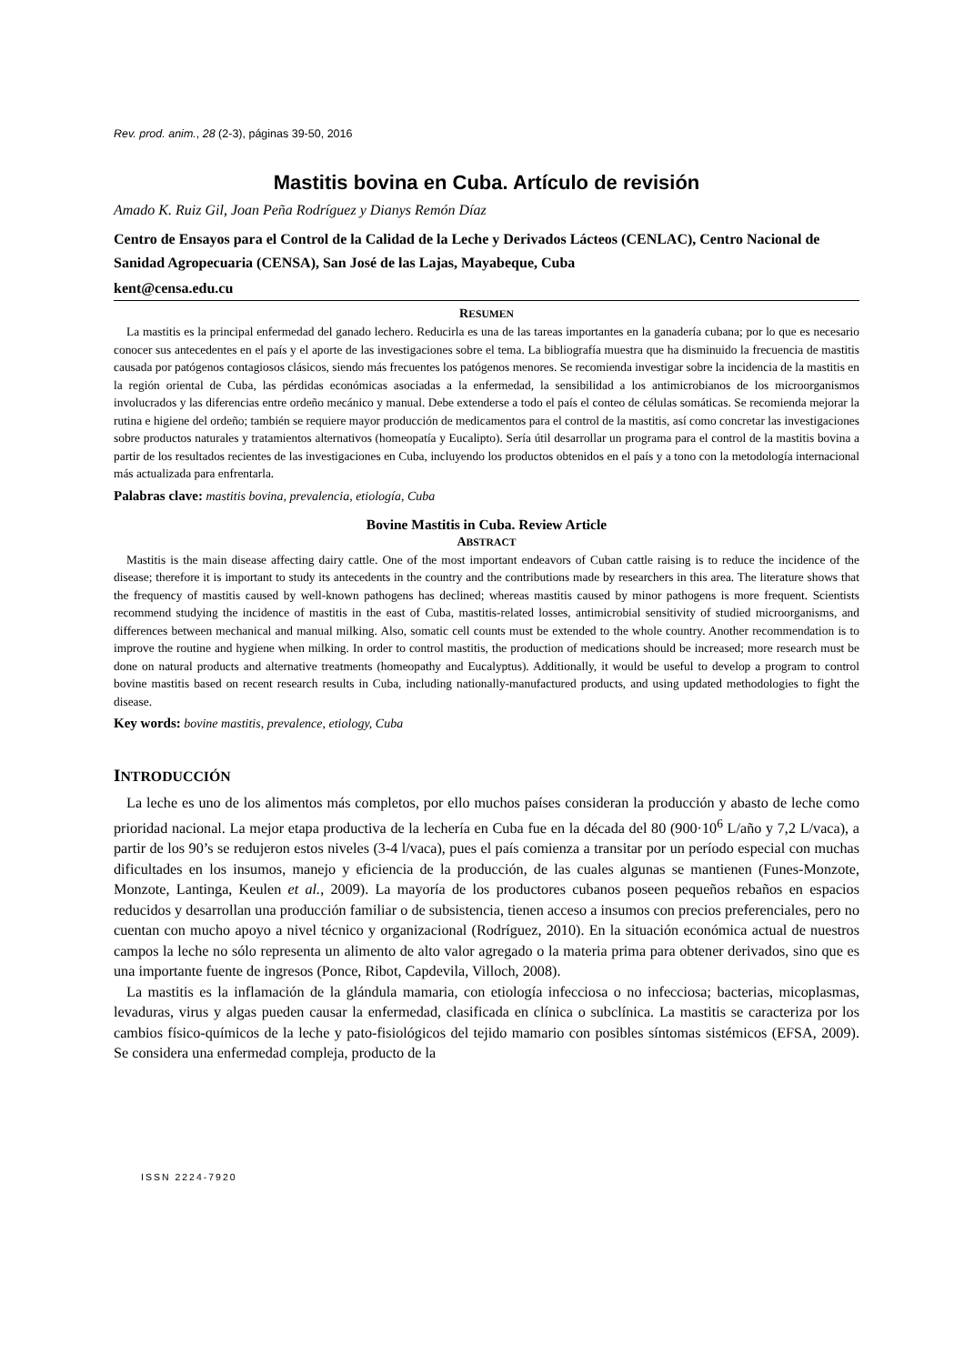Rev. prod. anim., 28 (2-3), páginas 39-50, 2016
Mastitis bovina en Cuba. Artículo de revisión
Amado K. Ruiz Gil, Joan Peña Rodríguez y Dianys Remón Díaz
Centro de Ensayos para el Control de la Calidad de la Leche y Derivados Lácteos (CENLAC), Centro Nacional de Sanidad Agropecuaria (CENSA), San José de las Lajas, Mayabeque, Cuba
kent@censa.edu.cu
RESUMEN
La mastitis es la principal enfermedad del ganado lechero. Reducirla es una de las tareas importantes en la ganadería cubana; por lo que es necesario conocer sus antecedentes en el país y el aporte de las investigaciones sobre el tema. La bibliografía muestra que ha disminuido la frecuencia de mastitis causada por patógenos contagiosos clásicos, siendo más frecuentes los patógenos menores. Se recomienda investigar sobre la incidencia de la mastitis en la región oriental de Cuba, las pérdidas económicas asociadas a la enfermedad, la sensibilidad a los antimicrobianos de los microorganismos involucrados y las diferencias entre ordeño mecánico y manual. Debe extenderse a todo el país el conteo de células somáticas. Se recomienda mejorar la rutina e higiene del ordeño; también se requiere mayor producción de medicamentos para el control de la mastitis, así como concretar las investigaciones sobre productos naturales y tratamientos alternativos (homeopatía y Eucalipto). Sería útil desarrollar un programa para el control de la mastitis bovina a partir de los resultados recientes de las investigaciones en Cuba, incluyendo los productos obtenidos en el país y a tono con la metodología internacional más actualizada para enfrentarla.
Palabras clave: mastitis bovina, prevalencia, etiología, Cuba
Bovine Mastitis in Cuba. Review Article
ABSTRACT
Mastitis is the main disease affecting dairy cattle. One of the most important endeavors of Cuban cattle raising is to reduce the incidence of the disease; therefore it is important to study its antecedents in the country and the contributions made by researchers in this area. The literature shows that the frequency of mastitis caused by well-known pathogens has declined; whereas mastitis caused by minor pathogens is more frequent. Scientists recommend studying the incidence of mastitis in the east of Cuba, mastitis-related losses, antimicrobial sensitivity of studied microorganisms, and differences between mechanical and manual milking. Also, somatic cell counts must be extended to the whole country. Another recommendation is to improve the routine and hygiene when milking. In order to control mastitis, the production of medications should be increased; more research must be done on natural products and alternative treatments (homeopathy and Eucalyptus). Additionally, it would be useful to develop a program to control bovine mastitis based on recent research results in Cuba, including nationally-manufactured products, and using updated methodologies to fight the disease.
Key words: bovine mastitis, prevalence, etiology, Cuba
INTRODUCCIÓN
La leche es uno de los alimentos más completos, por ello muchos países consideran la producción y abasto de leche como prioridad nacional. La mejor etapa productiva de la lechería en Cuba fue en la década del 80 (900·10<sup>6</sup> L/año y 7,2 L/vaca), a partir de los 90’s se redujeron estos niveles (3-4 l/vaca), pues el país comienza a transitar por un período especial con muchas dificultades en los insumos, manejo y eficiencia de la producción, de las cuales algunas se mantienen (Funes-Monzote, Monzote, Lantinga, Keulen et al., 2009). La mayoría de los productores cubanos poseen pequeños rebaños en espacios reducidos y desarrollan una producción familiar o de subsistencia, tienen acceso a insumos con precios preferenciales, pero no cuentan con mucho apoyo a nivel técnico y organizacional (Rodríguez, 2010). En la situación económica actual de nuestros campos la leche no sólo representa un alimento de alto valor agregado o la materia prima para obtener derivados, sino que es una importante fuente de ingresos (Ponce, Ribot, Capdevila, Villoch, 2008).
La mastitis es la inflamación de la glándula mamaria, con etiología infecciosa o no infecciosa; bacterias, micoplasmas, levaduras, virus y algas pueden causar la enfermedad, clasificada en clínica o subclínica. La mastitis se caracteriza por los cambios físico-químicos de la leche y pato-fisiológicos del tejido mamario con posibles síntomas sistémicos (EFSA, 2009). Se considera una enfermedad compleja, producto de la
ISSN 2224-7920